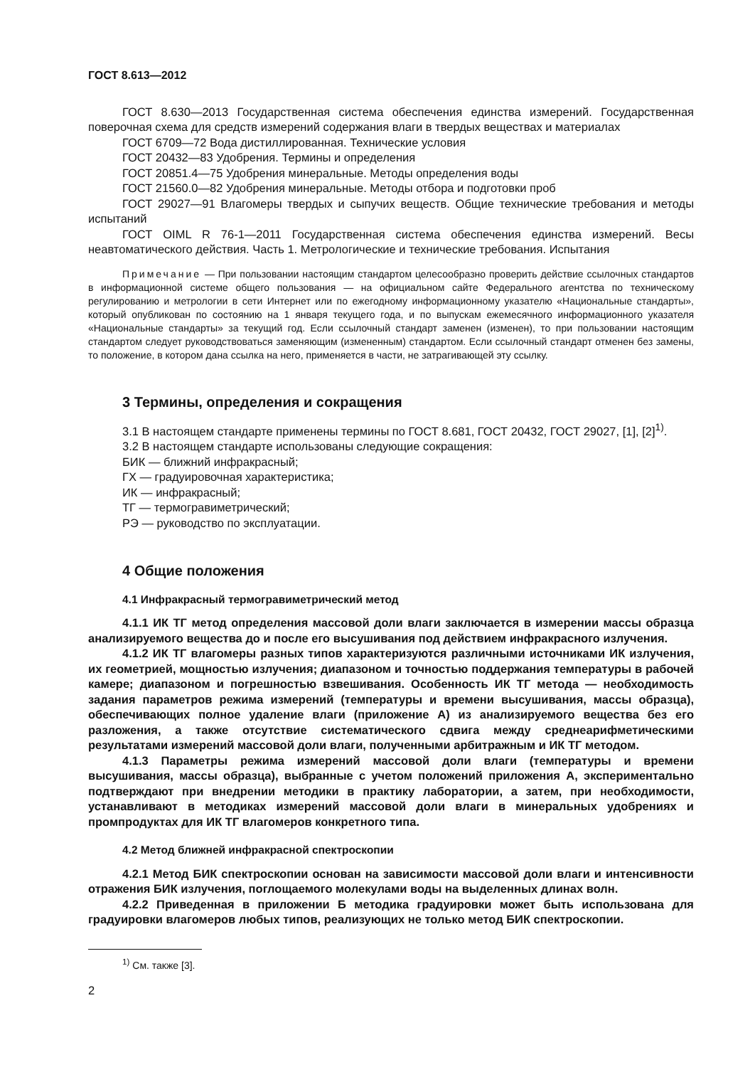ГОСТ 8.613—2012
ГОСТ 8.630—2013 Государственная система обеспечения единства измерений. Государственная поверочная схема для средств измерений содержания влаги в твердых веществах и материалах
ГОСТ 6709—72 Вода дистиллированная. Технические условия
ГОСТ 20432—83 Удобрения. Термины и определения
ГОСТ 20851.4—75 Удобрения минеральные. Методы определения воды
ГОСТ 21560.0—82 Удобрения минеральные. Методы отбора и подготовки проб
ГОСТ 29027—91 Влагомеры твердых и сыпучих веществ. Общие технические требования и методы испытаний
ГОСТ OIML R 76-1—2011 Государственная система обеспечения единства измерений. Весы неавтоматического действия. Часть 1. Метрологические и технические требования. Испытания
Примечание — При пользовании настоящим стандартом целесообразно проверить действие ссылочных стандартов в информационной системе общего пользования — на официальном сайте Федерального агентства по техническому регулированию и метрологии в сети Интернет или по ежегодному информационному указателю «Национальные стандарты», который опубликован по состоянию на 1 января текущего года, и по выпускам ежемесячного информационного указателя «Национальные стандарты» за текущий год. Если ссылочный стандарт заменен (изменен), то при пользовании настоящим стандартом следует руководствоваться заменяющим (измененным) стандартом. Если ссылочный стандарт отменен без замены, то положение, в котором дана ссылка на него, применяется в части, не затрагивающей эту ссылку.
3 Термины, определения и сокращения
3.1 В настоящем стандарте применены термины по ГОСТ 8.681, ГОСТ 20432, ГОСТ 29027, [1], [2]<sup>1)</sup>.
3.2 В настоящем стандарте использованы следующие сокращения:
БИК — ближний инфракрасный;
ГХ — градуировочная характеристика;
ИК — инфракрасный;
ТГ — термогравиметрический;
РЭ — руководство по эксплуатации.
4 Общие положения
4.1 Инфракрасный термогравиметрический метод
4.1.1 ИК ТГ метод определения массовой доли влаги заключается в измерении массы образца анализируемого вещества до и после его высушивания под действием инфракрасного излучения.
4.1.2 ИК ТГ влагомеры разных типов характеризуются различными источниками ИК излучения, их геометрией, мощностью излучения; диапазоном и точностью поддержания температуры в рабочей камере; диапазоном и погрешностью взвешивания. Особенность ИК ТГ метода — необходимость задания параметров режима измерений (температуры и времени высушивания, массы образца), обеспечивающих полное удаление влаги (приложение А) из анализируемого вещества без его разложения, а также отсутствие систематического сдвига между среднеарифметическими результатами измерений массовой доли влаги, полученными арбитражным и ИК ТГ методом.
4.1.3 Параметры режима измерений массовой доли влаги (температуры и времени высушивания, массы образца), выбранные с учетом положений приложения А, экспериментально подтверждают при внедрении методики в практику лаборатории, а затем, при необходимости, устанавливают в методиках измерений массовой доли влаги в минеральных удобрениях и промпродуктах для ИК ТГ влагомеров конкретного типа.
4.2 Метод ближней инфракрасной спектроскопии
4.2.1 Метод БИК спектроскопии основан на зависимости массовой доли влаги и интенсивности отражения БИК излучения, поглощаемого молекулами воды на выделенных длинах волн.
4.2.2 Приведенная в приложении Б методика градуировки может быть использована для градуировки влагомеров любых типов, реализующих не только метод БИК спектроскопии.
<sup>1)</sup> См. также [3].
2